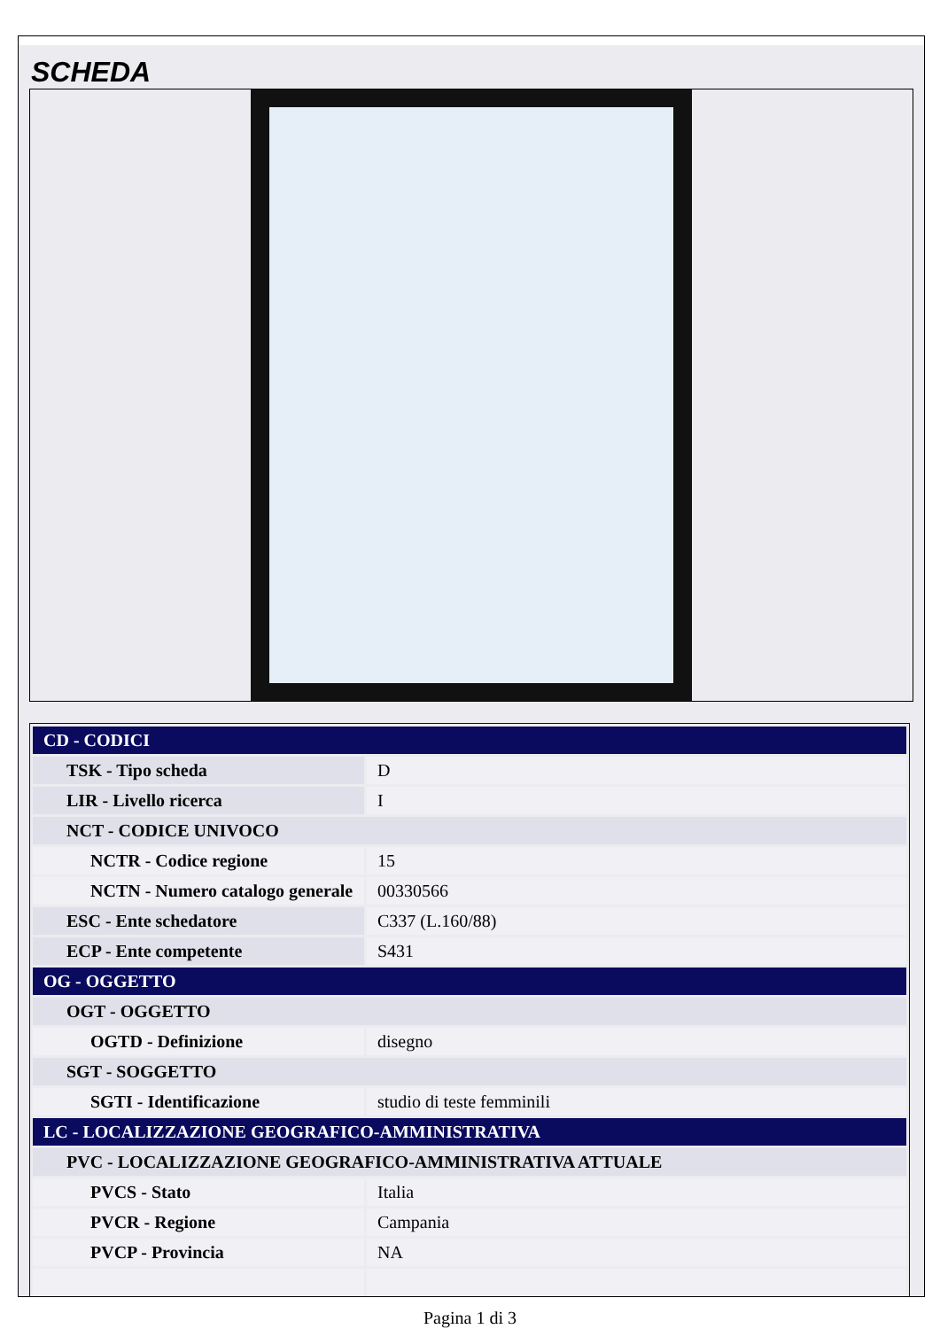SCHEDA
| CD - CODICI | |
| TSK - Tipo scheda | D |
| LIR - Livello ricerca | I |
| NCT - CODICE UNIVOCO | |
| NCTR - Codice regione | 15 |
| NCTN - Numero catalogo generale | 00330566 |
| ESC - Ente schedatore | C337 (L.160/88) |
| ECP - Ente competente | S431 |
| OG - OGGETTO | |
| OGT - OGGETTO | |
| OGTD - Definizione | disegno |
| SGT - SOGGETTO | |
| SGTI - Identificazione | studio di teste femminili |
| LC - LOCALIZZAZIONE GEOGRAFICO-AMMINISTRATIVA | |
| PVC - LOCALIZZAZIONE GEOGRAFICO-AMMINISTRATIVA ATTUALE | |
| PVCS - Stato | Italia |
| PVCR - Regione | Campania |
| PVCP - Provincia | NA |
Pagina 1 di 3